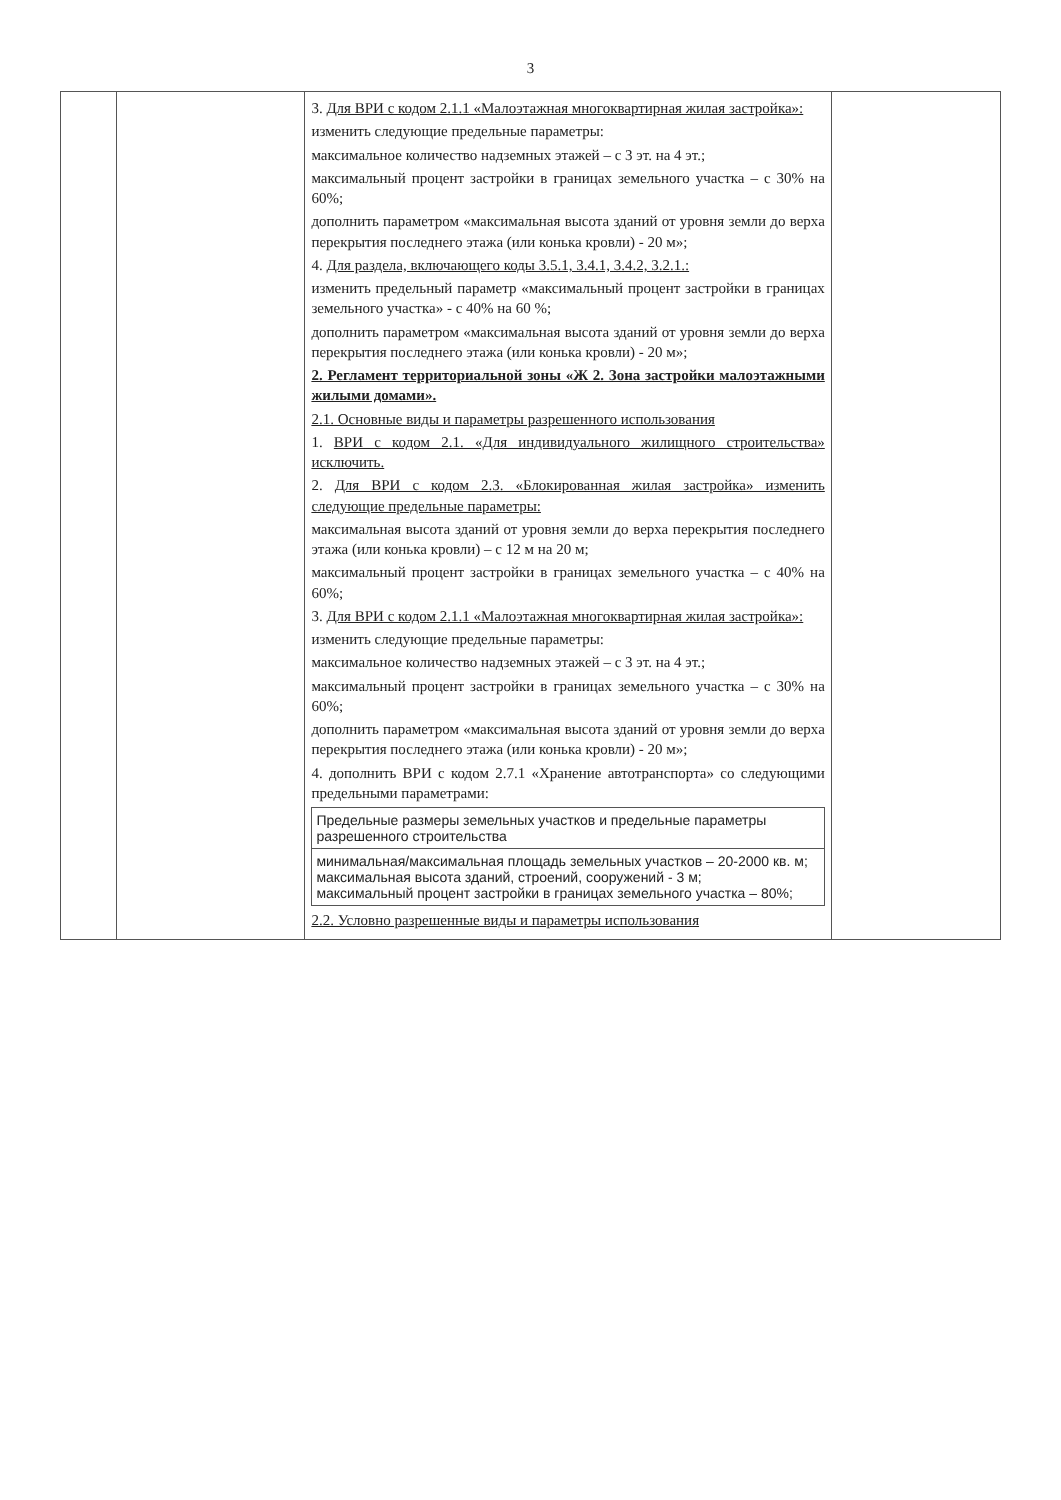3
| | | 3. Для ВРИ с кодом 2.1.1 «Малоэтажная многоквартирная жилая застройка»: изменить следующие предельные параметры: максимальное количество надземных этажей – с 3 эт. на 4 эт.; максимальный процент застройки в границах земельного участка – с 30% на 60%; дополнить параметром «максимальная высота зданий от уровня земли до верха перекрытия последнего этажа (или конька кровли) - 20 м»; 4. Для раздела, включающего коды 3.5.1, 3.4.1, 3.4.2, 3.2.1.: изменить предельный параметр «максимальный процент застройки в границах земельного участка» - с 40% на 60 %; дополнить параметром «максимальная высота зданий от уровня земли до верха перекрытия последнего этажа (или конька кровли) - 20 м»; 2. Регламент территориальной зоны «Ж 2. Зона застройки малоэтажными жилыми домами». 2.1. Основные виды и параметры разрешенного использования 1. ВРИ с кодом 2.1. «Для индивидуального жилищного строительства» исключить. 2. Для ВРИ с кодом 2.3. «Блокированная жилая застройка» изменить следующие предельные параметры: максимальная высота зданий от уровня земли до верха перекрытия последнего этажа (или конька кровли) – с 12 м на 20 м; максимальный процент застройки в границах земельного участка – с 40% на 60%; 3. Для ВРИ с кодом 2.1.1 «Малоэтажная многоквартирная жилая застройка»: изменить следующие предельные параметры: максимальное количество надземных этажей – с 3 эт. на 4 эт.; максимальный процент застройки в границах земельного участка – с 30% на 60%; дополнить параметром «максимальная высота зданий от уровня земли до верха перекрытия последнего этажа (или конька кровли) - 20 м»; 4. дополнить ВРИ с кодом 2.7.1 «Хранение автотранспорта» со следующими предельными параметрами: / Предельные размеры земельных участков и предельные параметры разрешенного строительства / / минимальная/максимальная площадь земельных участков – 20-2000 кв. м; максимальная высота зданий, строений, сооружений - 3 м; максимальный процент застройки в границах земельного участка – 80%; / 2.2. Условно разрешенные виды и параметры использования | |